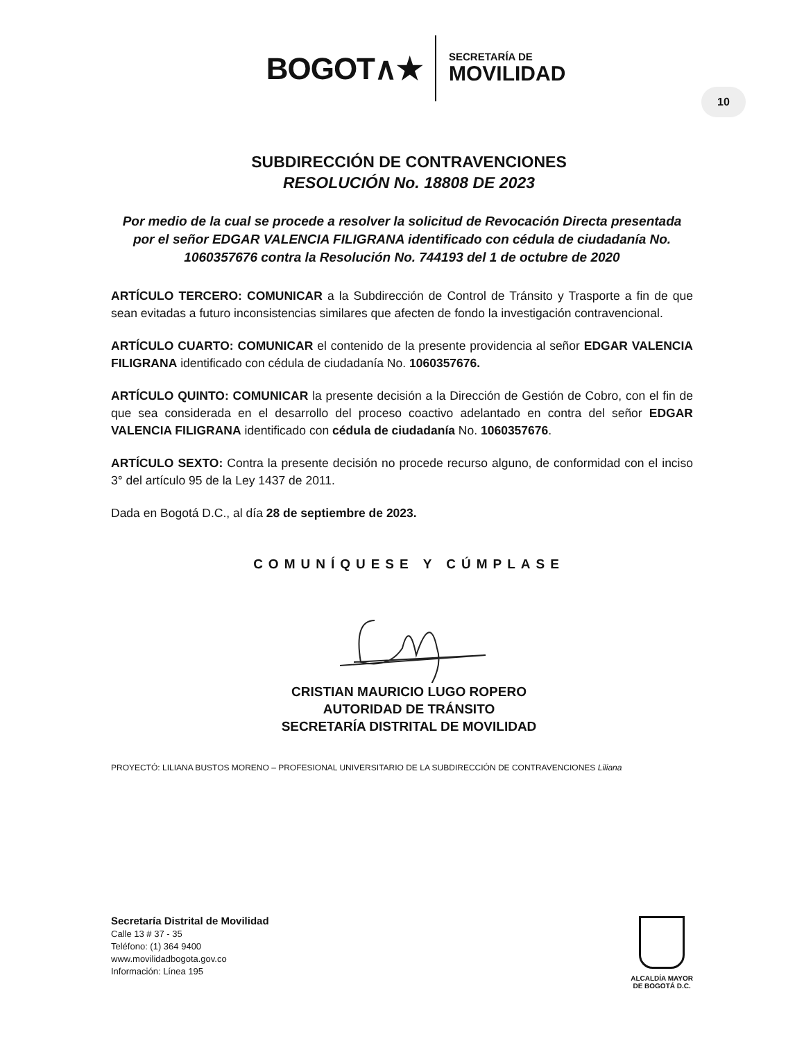BOGOT∧★
SECRETARÍA DE
MOVILIDAD
10
SUBDIRECCIÓN DE CONTRAVENCIONES
RESOLUCIÓN No. 18808 DE 2023
Por medio de la cual se procede a resolver la solicitud de Revocación Directa presentada por el señor EDGAR VALENCIA FILIGRANA identificado con cédula de ciudadanía No. 1060357676 contra la Resolución No. 744193 del 1 de octubre de 2020
ARTÍCULO TERCERO: COMUNICAR a la Subdirección de Control de Tránsito y Trasporte a fin de que sean evitadas a futuro inconsistencias similares que afecten de fondo la investigación contravencional.
ARTÍCULO CUARTO: COMUNICAR el contenido de la presente providencia al señor EDGAR VALENCIA FILIGRANA identificado con cédula de ciudadanía No. 1060357676.
ARTÍCULO QUINTO: COMUNICAR la presente decisión a la Dirección de Gestión de Cobro, con el fin de que sea considerada en el desarrollo del proceso coactivo adelantado en contra del señor EDGAR VALENCIA FILIGRANA identificado con cédula de ciudadanía No. 1060357676.
ARTÍCULO SEXTO: Contra la presente decisión no procede recurso alguno, de conformidad con el inciso 3° del artículo 95 de la Ley 1437 de 2011.
Dada en Bogotá D.C., al día 28 de septiembre de 2023.
COMUNÍQUESE Y CÚMPLASE
CRISTIAN MAURICIO LUGO ROPERO
AUTORIDAD DE TRÁNSITO
SECRETARÍA DISTRITAL DE MOVILIDAD
PROYECTÓ: LILIANA BUSTOS MORENO – PROFESIONAL UNIVERSITARIO DE LA SUBDIRECCIÓN DE CONTRAVENCIONES Liliana
Secretaría Distrital de Movilidad
Calle 13 # 37 - 35
Teléfono: (1) 364 9400
www.movilidadbogota.gov.co
Información: Línea 195
ALCALDÍA MAYOR
DE BOGOTÁ D.C.